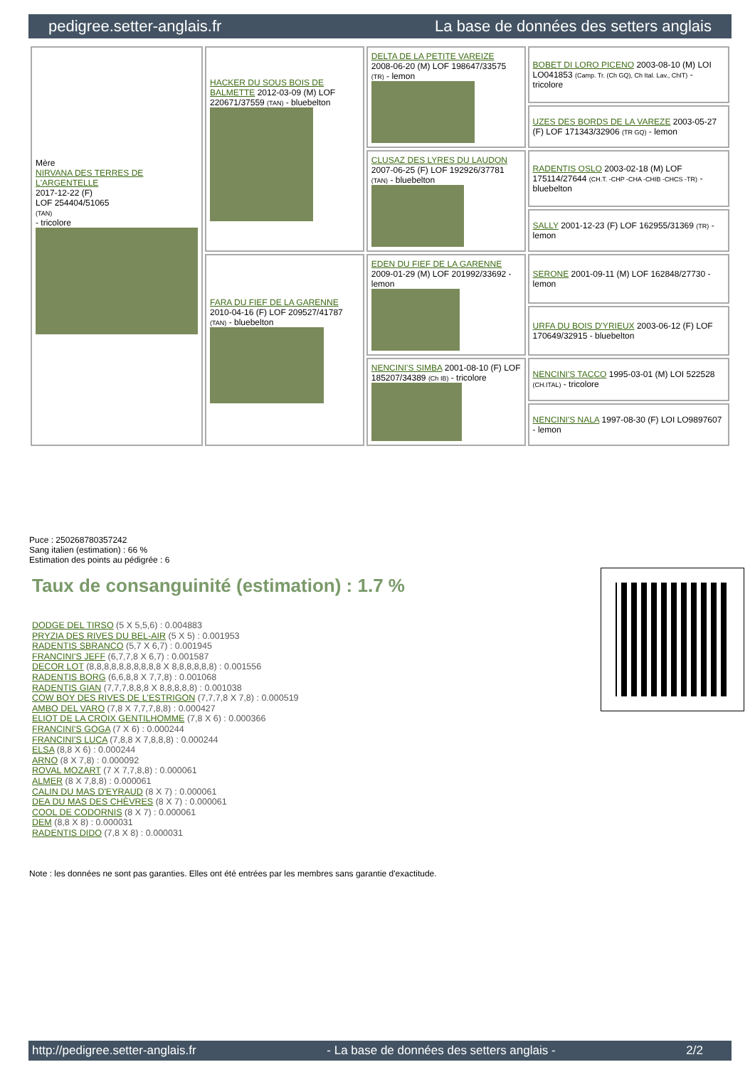pedigree.setter-anglais.fr La base de données des setters anglais
| Mère NIRVANA DES TERRES DE L'ARGENTELLE 2017-12-22 (F) LOF 254404/51065 (TAN) - tricolore | HACKER DU SOUS BOIS DE BALMETTE 2012-03-09 (M) LOF 220671/37559 (TAN) - bluebelton | DELTA DE LA PETITE VAREIZE 2008-06-20 (M) LOF 198647/33575 (TR) - lemon | BOBET DI LORO PICENO 2003-08-10 (M) LOI LO041853 (Camp. Tr. (Ch GQ), Ch Ital. Lav., ChIT) - tricolore |
| | | | UZES DES BORDS DE LA VAREZE 2003-05-27 (F) LOF 171343/32906 (TR GQ) - lemon |
| | | CLUSAZ DES LYRES DU LAUDON 2007-06-25 (F) LOF 192926/37781 (TAN) - bluebelton | RADENTIS OSLO 2003-02-18 (M) LOF 175114/27644 (CH.T. -CHP -CHA -CHIB -CHCS -TR) - bluebelton |
| | | | SALLY 2001-12-23 (F) LOF 162955/31369 (TR) - lemon |
| | FARA DU FIEF DE LA GARENNE 2010-04-16 (F) LOF 209527/41787 (TAN) - bluebelton | EDEN DU FIEF DE LA GARENNE 2009-01-29 (M) LOF 201992/33692 - lemon | SERONE 2001-09-11 (M) LOF 162848/27730 - lemon |
| | | | URFA DU BOIS D'YRIEUX 2003-06-12 (F) LOF 170649/32915 - bluebelton |
| | | NENCINI'S SIMBA 2001-08-10 (F) LOF 185207/34389 (Ch IB) - tricolore | NENCINI'S TACCO 1995-03-01 (M) LOI 522528 (CH.ITAL) - tricolore |
| | | | NENCINI'S NALA 1997-08-30 (F) LOI LO9897607 - lemon |
Puce : 250268780357242
Sang italien (estimation) : 66 %
Estimation des points au pédigrée : 6
Taux de consanguinité (estimation) : 1.7 %
DODGE DEL TIRSO (5 X 5,5,6) : 0.004883
PRYZIA DES RIVES DU BEL-AIR (5 X 5) : 0.001953
RADENTIS SBRANCO (5,7 X 6,7) : 0.001945
FRANCINI'S JEFF (6,7,7,8 X 6,7) : 0.001587
DECOR LOT (8,8,8,8,8,8,8,8,8,8 X 8,8,8,8,8,8) : 0.001556
RADENTIS BORG (6,6,8,8 X 7,7,8) : 0.001068
RADENTIS GIAN (7,7,7,8,8,8 X 8,8,8,8,8) : 0.001038
COW BOY DES RIVES DE L'ESTRIGON (7,7,7,8 X 7,8) : 0.000519
AMBO DEL VARO (7,8 X 7,7,7,8,8) : 0.000427
ELIOT DE LA CROIX GENTILHOMME (7,8 X 6) : 0.000366
FRANCINI'S GOGA (7 X 6) : 0.000244
FRANCINI'S LUCA (7,8,8 X 7,8,8,8) : 0.000244
ELSA (8,8 X 6) : 0.000244
ARNO (8 X 7,8) : 0.000092
ROVAL MOZART (7 X 7,7,8,8) : 0.000061
ALMER (8 X 7,8,8) : 0.000061
CALIN DU MAS D'EYRAUD (8 X 7) : 0.000061
DEA DU MAS DES CHÈVRES (8 X 7) : 0.000061
COOL DE CODORNIS (8 X 7) : 0.000061
DEM (8,8 X 8) : 0.000031
RADENTIS DIDO (7,8 X 8) : 0.000031
Note : les données ne sont pas garanties. Elles ont été entrées par les membres sans garantie d'exactitude.
http://pedigree.setter-anglais.fr - La base de données des setters anglais - 2/2